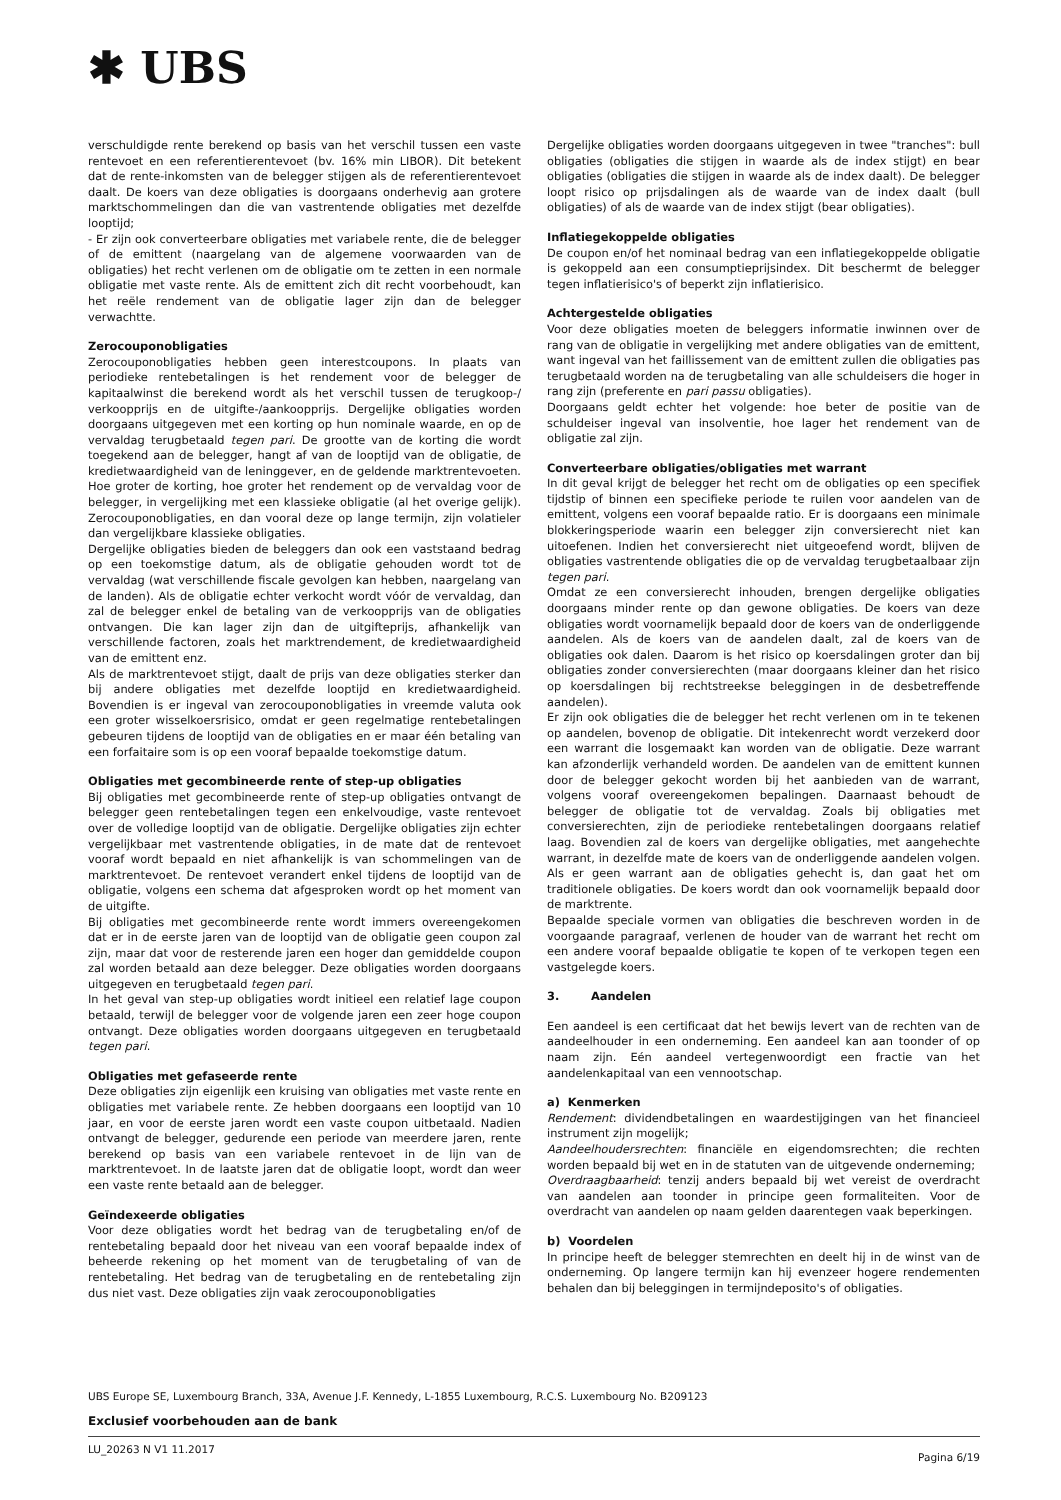✱ UBS
verschuldigde rente berekend op basis van het verschil tussen een vaste rentevoet en een referentierentevoet (bv. 16% min LIBOR). Dit betekent dat de rente-inkomsten van de belegger stijgen als de referentierentevoet daalt. De koers van deze obligaties is doorgaans onderhevig aan grotere marktschommelingen dan die van vastrentende obligaties met dezelfde looptijd;
- Er zijn ook converteerbare obligaties met variabele rente, die de belegger of de emittent (naargelang van de algemene voorwaarden van de obligaties) het recht verlenen om de obligatie om te zetten in een normale obligatie met vaste rente. Als de emittent zich dit recht voorbehoudt, kan het reële rendement van de obligatie lager zijn dan de belegger verwachtte.
Zerocouponobligaties
Zerocouponobligaties hebben geen interestcoupons. In plaats van periodieke rentebetalingen is het rendement voor de belegger de kapitaalwinst die berekend wordt als het verschil tussen de terugkoop-/ verkoopprijs en de uitgifte-/aankoopprijs. Dergelijke obligaties worden doorgaans uitgegeven met een korting op hun nominale waarde, en op de vervaldag terugbetaald tegen pari. De grootte van de korting die wordt toegekend aan de belegger, hangt af van de looptijd van de obligatie, de kredietwaardigheid van de leninggever, en de geldende marktrentevoeten. Hoe groter de korting, hoe groter het rendement op de vervaldag voor de belegger, in vergelijking met een klassieke obligatie (al het overige gelijk). Zerocouponobligaties, en dan vooral deze op lange termijn, zijn volatieler dan vergelijkbare klassieke obligaties.
Dergelijke obligaties bieden de beleggers dan ook een vaststaand bedrag op een toekomstige datum, als de obligatie gehouden wordt tot de vervaldag (wat verschillende fiscale gevolgen kan hebben, naargelang van de landen). Als de obligatie echter verkocht wordt vóór de vervaldag, dan zal de belegger enkel de betaling van de verkoopprijs van de obligaties ontvangen. Die kan lager zijn dan de uitgifteprijs, afhankelijk van verschillende factoren, zoals het marktrendement, de kredietwaardigheid van de emittent enz.
Als de marktrentevoet stijgt, daalt de prijs van deze obligaties sterker dan bij andere obligaties met dezelfde looptijd en kredietwaardigheid. Bovendien is er ingeval van zerocouponobligaties in vreemde valuta ook een groter wisselkoersrisico, omdat er geen regelmatige rentebetalingen gebeuren tijdens de looptijd van de obligaties en er maar één betaling van een forfaitaire som is op een vooraf bepaalde toekomstige datum.
Obligaties met gecombineerde rente of step-up obligaties
Bij obligaties met gecombineerde rente of step-up obligaties ontvangt de belegger geen rentebetalingen tegen een enkelvoudige, vaste rentevoet over de volledige looptijd van de obligatie. Dergelijke obligaties zijn echter vergelijkbaar met vastrentende obligaties, in de mate dat de rentevoet vooraf wordt bepaald en niet afhankelijk is van schommelingen van de marktrentevoet. De rentevoet verandert enkel tijdens de looptijd van de obligatie, volgens een schema dat afgesproken wordt op het moment van de uitgifte.
Bij obligaties met gecombineerde rente wordt immers overeengekomen dat er in de eerste jaren van de looptijd van de obligatie geen coupon zal zijn, maar dat voor de resterende jaren een hoger dan gemiddelde coupon zal worden betaald aan deze belegger. Deze obligaties worden doorgaans uitgegeven en terugbetaald tegen pari.
In het geval van step-up obligaties wordt initieel een relatief lage coupon betaald, terwijl de belegger voor de volgende jaren een zeer hoge coupon ontvangt. Deze obligaties worden doorgaans uitgegeven en terugbetaald tegen pari.
Obligaties met gefaseerde rente
Deze obligaties zijn eigenlijk een kruising van obligaties met vaste rente en obligaties met variabele rente. Ze hebben doorgaans een looptijd van 10 jaar, en voor de eerste jaren wordt een vaste coupon uitbetaald. Nadien ontvangt de belegger, gedurende een periode van meerdere jaren, rente berekend op basis van een variabele rentevoet in de lijn van de marktrentevoet. In de laatste jaren dat de obligatie loopt, wordt dan weer een vaste rente betaald aan de belegger.
Geïndexeerde obligaties
Voor deze obligaties wordt het bedrag van de terugbetaling en/of de rentebetaling bepaald door het niveau van een vooraf bepaalde index of beheerde rekening op het moment van de terugbetaling of van de rentebetaling. Het bedrag van de terugbetaling en de rentebetaling zijn dus niet vast. Deze obligaties zijn vaak zerocouponobligaties
Dergelijke obligaties worden doorgaans uitgegeven in twee "tranches": bull obligaties (obligaties die stijgen in waarde als de index stijgt) en bear obligaties (obligaties die stijgen in waarde als de index daalt). De belegger loopt risico op prijsdalingen als de waarde van de index daalt (bull obligaties) of als de waarde van de index stijgt (bear obligaties).
Inflatiegekoppelde obligaties
De coupon en/of het nominaal bedrag van een inflatiegekoppelde obligatie is gekoppeld aan een consumptieprijsindex. Dit beschermt de belegger tegen inflatierisico's of beperkt zijn inflatierisico.
Achtergestelde obligaties
Voor deze obligaties moeten de beleggers informatie inwinnen over de rang van de obligatie in vergelijking met andere obligaties van de emittent, want ingeval van het faillissement van de emittent zullen die obligaties pas terugbetaald worden na de terugbetaling van alle schuldeisers die hoger in rang zijn (preferente en pari passu obligaties).
Doorgaans geldt echter het volgende: hoe beter de positie van de schuldeiser ingeval van insolventie, hoe lager het rendement van de obligatie zal zijn.
Converteerbare obligaties/obligaties met warrant
In dit geval krijgt de belegger het recht om de obligaties op een specifiek tijdstip of binnen een specifieke periode te ruilen voor aandelen van de emittent, volgens een vooraf bepaalde ratio. Er is doorgaans een minimale blokkeringsperiode waarin een belegger zijn conversierecht niet kan uitoefenen. Indien het conversierecht niet uitgeoefend wordt, blijven de obligaties vastrentende obligaties die op de vervaldag terugbetaalbaar zijn tegen pari.
Omdat ze een conversierecht inhouden, brengen dergelijke obligaties doorgaans minder rente op dan gewone obligaties. De koers van deze obligaties wordt voornamelijk bepaald door de koers van de onderliggende aandelen. Als de koers van de aandelen daalt, zal de koers van de obligaties ook dalen. Daarom is het risico op koersdalingen groter dan bij obligaties zonder conversierechten (maar doorgaans kleiner dan het risico op koersdalingen bij rechtstreekse beleggingen in de desbetreffende aandelen).
Er zijn ook obligaties die de belegger het recht verlenen om in te tekenen op aandelen, bovenop de obligatie. Dit intekenrecht wordt verzekerd door een warrant die losgemaakt kan worden van de obligatie. Deze warrant kan afzonderlijk verhandeld worden. De aandelen van de emittent kunnen door de belegger gekocht worden bij het aanbieden van de warrant, volgens vooraf overeengekomen bepalingen. Daarnaast behoudt de belegger de obligatie tot de vervaldag. Zoals bij obligaties met conversierechten, zijn de periodieke rentebetalingen doorgaans relatief laag. Bovendien zal de koers van dergelijke obligaties, met aangehechte warrant, in dezelfde mate de koers van de onderliggende aandelen volgen. Als er geen warrant aan de obligaties gehecht is, dan gaat het om traditionele obligaties. De koers wordt dan ook voornamelijk bepaald door de marktrente.
Bepaalde speciale vormen van obligaties die beschreven worden in de voorgaande paragraaf, verlenen de houder van de warrant het recht om een andere vooraf bepaalde obligatie te kopen of te verkopen tegen een vastgelegde koers.
3. Aandelen
Een aandeel is een certificaat dat het bewijs levert van de rechten van de aandeelhouder in een onderneming. Een aandeel kan aan toonder of op naam zijn. Eén aandeel vertegenwoordigt een fractie van het aandelenkapitaal van een vennootschap.
a) Kenmerken
Rendement: dividendbetalingen en waardestijgingen van het financieel instrument zijn mogelijk;
Aandeelhoudersrechten: financiële en eigendomsrechten; die rechten worden bepaald bij wet en in de statuten van de uitgevende onderneming;
Overdraagbaarheid: tenzij anders bepaald bij wet vereist de overdracht van aandelen aan toonder in principe geen formaliteiten. Voor de overdracht van aandelen op naam gelden daarentegen vaak beperkingen.
b) Voordelen
In principe heeft de belegger stemrechten en deelt hij in de winst van de onderneming. Op langere termijn kan hij evenzeer hogere rendementen behalen dan bij beleggingen in termijndeposito's of obligaties.
UBS Europe SE, Luxembourg Branch, 33A, Avenue J.F. Kennedy, L-1855 Luxembourg, R.C.S. Luxembourg No. B209123
Exclusief voorbehouden aan de bank
LU_20263 N V1 11.2017 Pagina 6/19